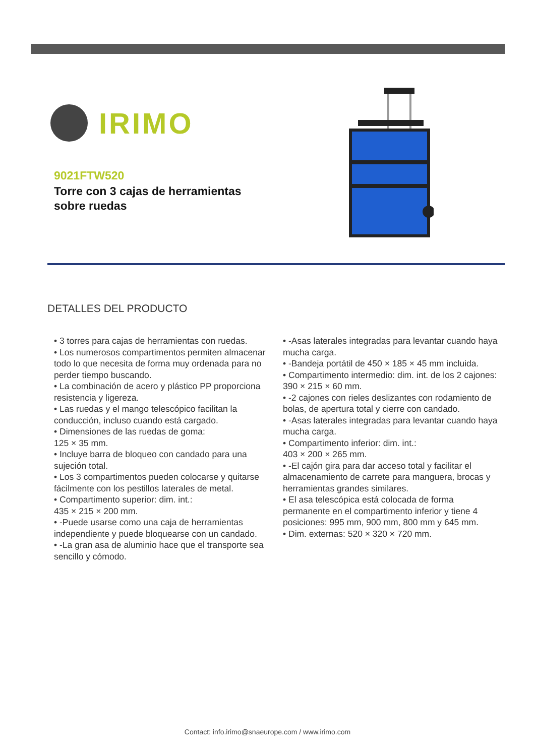IRIMO
9021FTW520
Torre con 3 cajas de herramientas
sobre ruedas
DETALLES DEL PRODUCTO
• 3 torres para cajas de herramientas con ruedas.
• Los numerosos compartimentos permiten almacenar todo lo que necesita de forma muy ordenada para no perder tiempo buscando.
• La combinación de acero y plástico PP proporciona resistencia y ligereza.
• Las ruedas y el mango telescópico facilitan la conducción, incluso cuando está cargado.
• Dimensiones de las ruedas de goma:
125 × 35 mm.
• Incluye barra de bloqueo con candado para una sujeción total.
• Los 3 compartimentos pueden colocarse y quitarse fácilmente con los pestillos laterales de metal.
• Compartimento superior: dim. int.:
435 × 215 × 200 mm.
• -Puede usarse como una caja de herramientas independiente y puede bloquearse con un candado.
• -La gran asa de aluminio hace que el transporte sea sencillo y cómodo.
• -Asas laterales integradas para levantar cuando haya mucha carga.
• -Bandeja portátil de 450 × 185 × 45 mm incluida.
• Compartimento intermedio: dim. int. de los 2 cajones: 390 × 215 × 60 mm.
• -2 cajones con rieles deslizantes con rodamiento de bolas, de apertura total y cierre con candado.
• -Asas laterales integradas para levantar cuando haya mucha carga.
• Compartimento inferior: dim. int.:
403 × 200 × 265 mm.
• -El cajón gira para dar acceso total y facilitar el almacenamiento de carrete para manguera, brocas y herramientas grandes similares.
• El asa telescópica está colocada de forma permanente en el compartimento inferior y tiene 4 posiciones: 995 mm, 900 mm, 800 mm y 645 mm.
• Dim. externas: 520 × 320 × 720 mm.
Contact: info.irimo@snaeurope.com / www.irimo.com